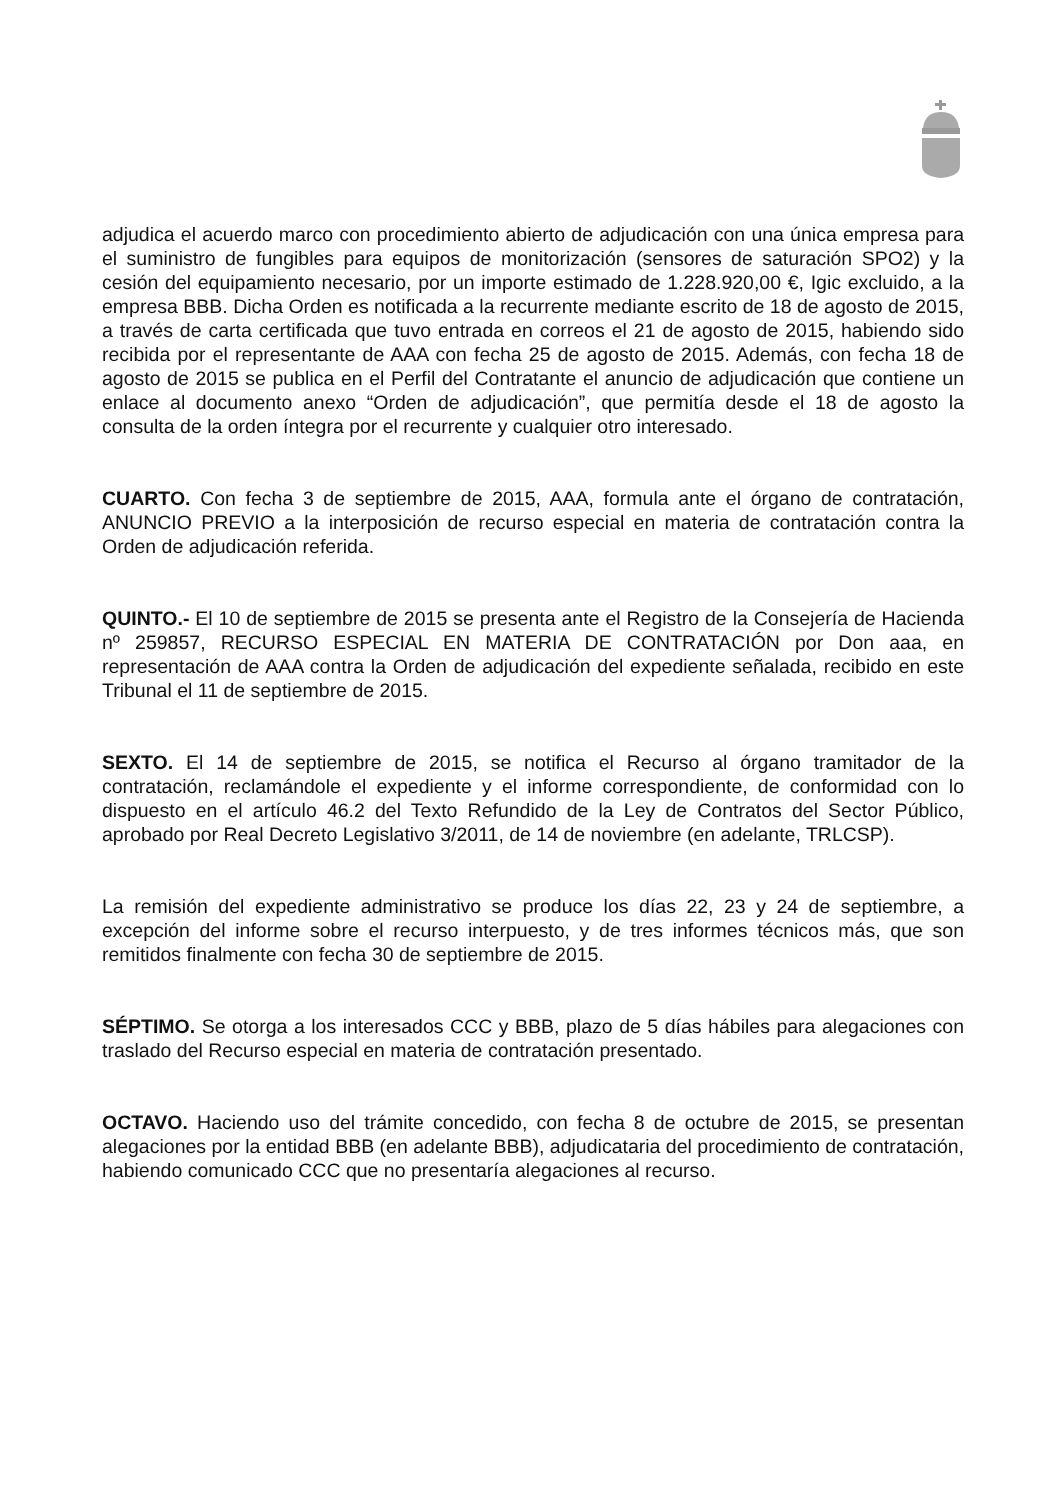adjudica el acuerdo marco con procedimiento abierto de adjudicación con una única empresa para el suministro de fungibles para equipos de monitorización (sensores de saturación SPO2) y la cesión del equipamiento necesario, por un importe estimado de 1.228.920,00 €, Igic excluido, a la empresa BBB. Dicha Orden es notificada a la recurrente mediante escrito de 18 de agosto de 2015, a través de carta certificada que tuvo entrada en correos el 21 de agosto de 2015, habiendo sido recibida por el representante de AAA con fecha 25 de agosto de 2015. Además, con fecha 18 de agosto de 2015 se publica en el Perfil del Contratante el anuncio de adjudicación que contiene un enlace al documento anexo “Orden de adjudicación”, que permitía desde el 18 de agosto la consulta de la orden íntegra por el recurrente y cualquier otro interesado.
CUARTO. Con fecha 3 de septiembre de 2015, AAA, formula ante el órgano de contratación, ANUNCIO PREVIO a la interposición de recurso especial en materia de contratación contra la Orden de adjudicación referida.
QUINTO.- El 10 de septiembre de 2015 se presenta ante el Registro de la Consejería de Hacienda nº 259857, RECURSO ESPECIAL EN MATERIA DE CONTRATACIÓN por Don aaa, en representación de AAA contra la Orden de adjudicación del expediente señalada, recibido en este Tribunal el 11 de septiembre de 2015.
SEXTO. El 14 de septiembre de 2015, se notifica el Recurso al órgano tramitador de la contratación, reclamándole el expediente y el informe correspondiente, de conformidad con lo dispuesto en el artículo 46.2 del Texto Refundido de la Ley de Contratos del Sector Público, aprobado por Real Decreto Legislativo 3/2011, de 14 de noviembre (en adelante, TRLCSP).
La remisión del expediente administrativo se produce los días 22, 23 y 24 de septiembre, a excepción del informe sobre el recurso interpuesto, y de tres informes técnicos más, que son remitidos finalmente con fecha 30 de septiembre de 2015.
SÉPTIMO. Se otorga a los interesados CCC y BBB, plazo de 5 días hábiles para alegaciones con traslado del Recurso especial en materia de contratación presentado.
OCTAVO. Haciendo uso del trámite concedido, con fecha 8 de octubre de 2015, se presentan alegaciones por la entidad BBB (en adelante BBB), adjudicataria del procedimiento de contratación, habiendo comunicado CCC que no presentaría alegaciones al recurso.